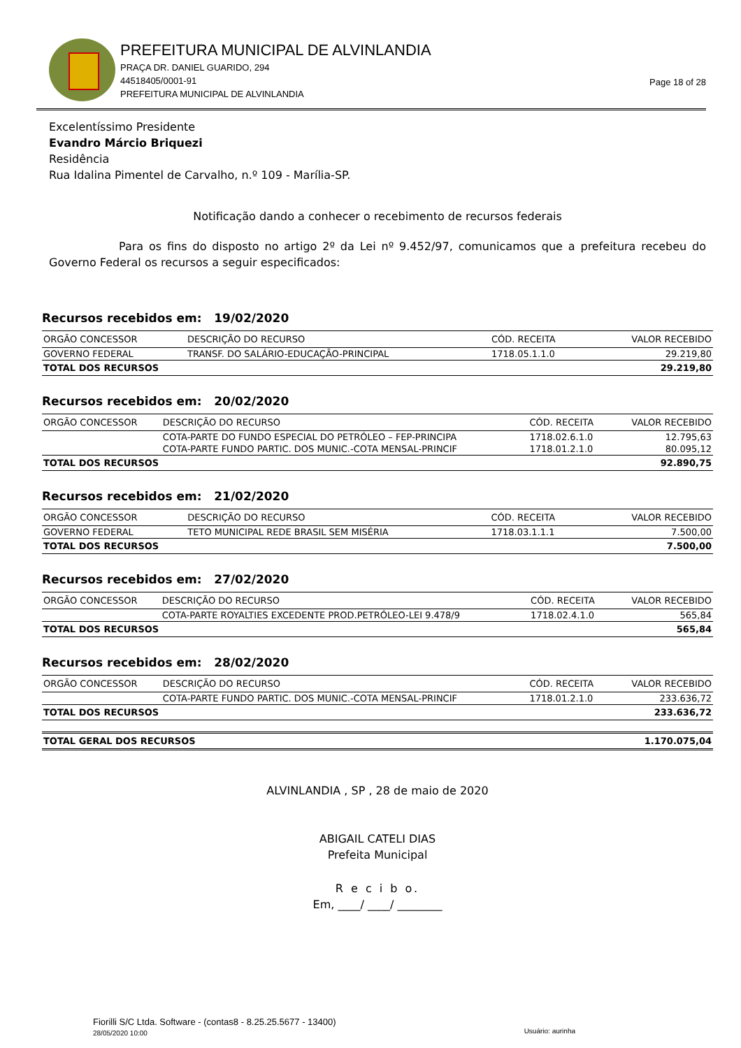PREFEITURA MUNICIPAL DE ALVINLANDIA
PRAÇA DR. DANIEL GUARIDO, 294
44518405/0001-91
PREFEITURA MUNICIPAL DE ALVINLANDIA
Page 18 of 28
Excelentíssimo Presidente
Evandro Márcio Briquezi
Residência
Rua Idalina Pimentel de Carvalho, n.º 109 - Marília-SP.
Notificação dando a conhecer o recebimento de recursos federais
Para os fins do disposto no artigo 2º da Lei nº 9.452/97, comunicamos que a prefeitura recebeu do Governo Federal os recursos a seguir especificados:
Recursos recebidos em: 19/02/2020
| ORGÃO CONCESSOR | DESCRIÇÃO DO RECURSO | CÓD. RECEITA | VALOR RECEBIDO |
| --- | --- | --- | --- |
| GOVERNO FEDERAL | TRANSF. DO SALÁRIO-EDUCAÇÃO-PRINCIPAL | 1718.05.1.1.0 | 29.219,80 |
| TOTAL DOS RECURSOS | | | 29.219,80 |
Recursos recebidos em: 20/02/2020
| ORGÃO CONCESSOR | DESCRIÇÃO DO RECURSO | CÓD. RECEITA | VALOR RECEBIDO |
| --- | --- | --- | --- |
| | COTA-PARTE DO FUNDO ESPECIAL DO PETRÓLEO – FEP-PRINCIPA | 1718.02.6.1.0 | 12.795,63 |
| | COTA-PARTE FUNDO PARTIC. DOS MUNIC.-COTA MENSAL-PRINCIF | 1718.01.2.1.0 | 80.095,12 |
| TOTAL DOS RECURSOS | | | 92.890,75 |
Recursos recebidos em: 21/02/2020
| ORGÃO CONCESSOR | DESCRIÇÃO DO RECURSO | CÓD. RECEITA | VALOR RECEBIDO |
| --- | --- | --- | --- |
| GOVERNO FEDERAL | TETO MUNICIPAL REDE BRASIL SEM MISÉRIA | 1718.03.1.1.1 | 7.500,00 |
| TOTAL DOS RECURSOS | | | 7.500,00 |
Recursos recebidos em: 27/02/2020
| ORGÃO CONCESSOR | DESCRIÇÃO DO RECURSO | CÓD. RECEITA | VALOR RECEBIDO |
| --- | --- | --- | --- |
| | COTA-PARTE ROYALTIES EXCEDENTE PROD.PETRÓLEO-LEI 9.478/9 | 1718.02.4.1.0 | 565,84 |
| TOTAL DOS RECURSOS | | | 565,84 |
Recursos recebidos em: 28/02/2020
| ORGÃO CONCESSOR | DESCRIÇÃO DO RECURSO | CÓD. RECEITA | VALOR RECEBIDO |
| --- | --- | --- | --- |
| | COTA-PARTE FUNDO PARTIC. DOS MUNIC.-COTA MENSAL-PRINCIF | 1718.01.2.1.0 | 233.636,72 |
| TOTAL DOS RECURSOS | | | 233.636,72 |
| TOTAL GERAL DOS RECURSOS | 1.170.075,04 |
ALVINLANDIA , SP , 28 de maio de 2020
ABIGAIL CATELI DIAS
Prefeita Municipal
R e c i b o.
Em, ____/ ____/ ________
Fiorilli S/C Ltda. Software - (contas8 - 8.25.25.5677 - 13400)
28/05/2020 10:00 Usuário: aurinha